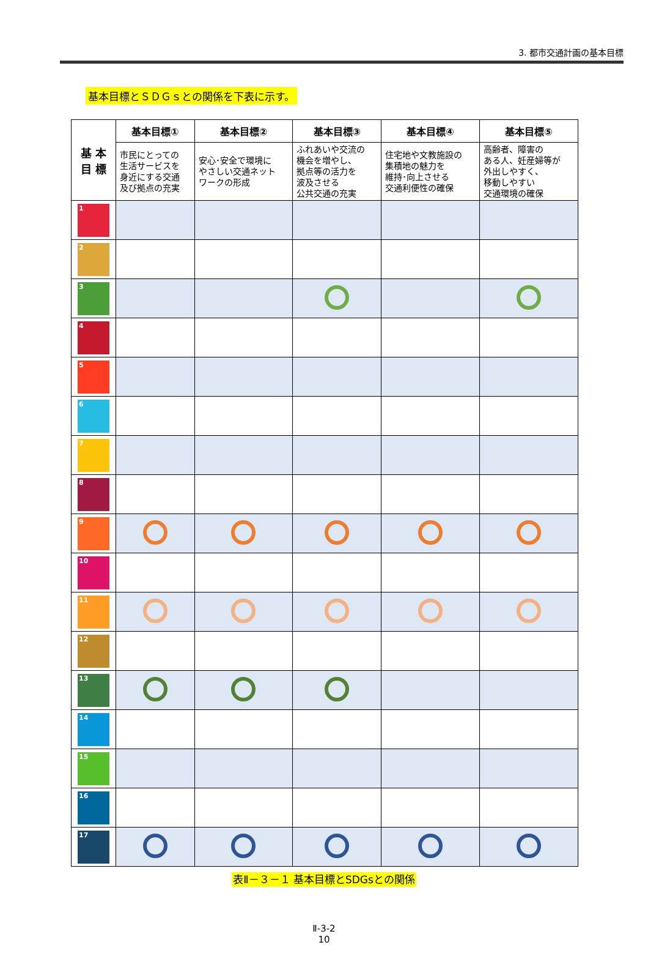3. 都市交通計画の基本目標
基本目標とＳＤＧｓとの関係を下表に示す。
| 基 本 目 標 | 基本目標① | 基本目標② | 基本目標③ | 基本目標④ | 基本目標⑤ |
| --- | --- | --- | --- | --- | --- |
| | 市民にとっての 生活サービスを 身近にする交通 及び拠点の充実 | 安心･安全で環境に やさしい交通ネット ワークの形成 | ふれあいや交流の 機会を増やし、 拠点等の活力を 波及させる 公共交通の充実 | 住宅地や文教施設の 集積地の魅力を 維持･向上させる 交通利便性の確保 | 高齢者、障害の ある人、妊産婦等が 外出しやすく、 移動しやすい 交通環境の確保 |
| 1 | | | | | |
| 2 | | | | | |
| 3 | | | | | |
| 4 | | | | | |
| 5 | | | | | |
| 6 | | | | | |
| 7 | | | | | |
| 8 | | | | | |
| 9 | | | | | |
| 10 | | | | | |
| 11 | | | | | |
| 12 | | | | | |
| 13 | | | | | |
| 14 | | | | | |
| 15 | | | | | |
| 16 | | | | | |
| 17 | | | | | |
表Ⅱ－３－１ 基本目標とSDGsとの関係
Ⅱ-3-2
10